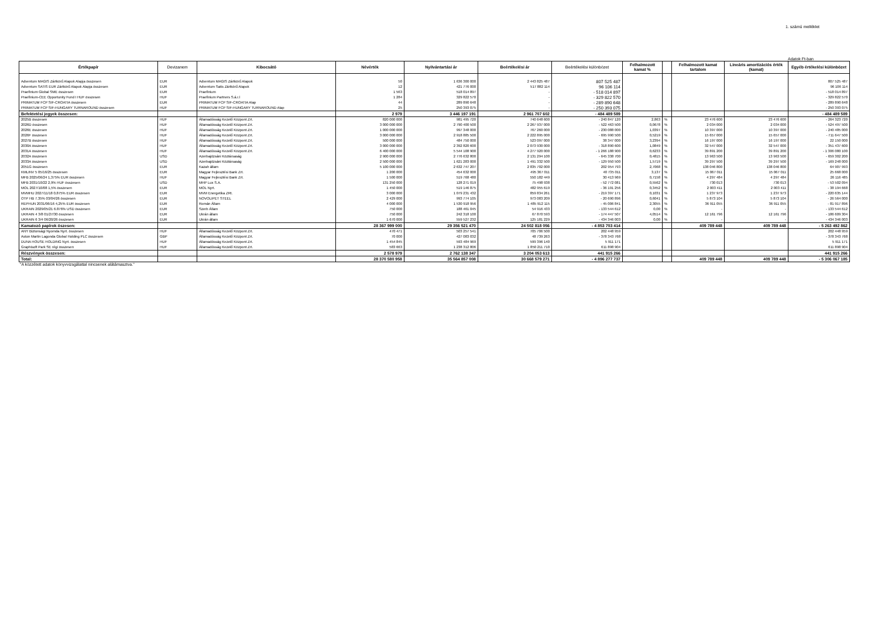1. számú melléklet
Adatok Ft-ban
| Értékpapír | Devizanem | Kibocsátó | Névérték | Nyilvántartási ár | Beértékelési ár | Beértékelési különbözet | Felhalmozott kamat % | | Felhalmozott kamat tartalom | Lineáris amortizációs érték (kamat) | Egyéb értékelési különbözet |
| --- | --- | --- | --- | --- | --- | --- | --- | --- | --- | --- | --- |
| Adventum MAGIS Zártkörű Alapok Alapja összesen | EUR | Adventum MAGIS Zártkörű Alapok | 50 | 1 636 300 000 | 2 443 825 487 | 807 525 487 | | | | | 807 525 487 |
| Adventum SATIS EUR Zártkörű Alapok Alapja összesen | EUR | Adventum Satis Zártkörű Alapok | 12 | 421 776 000 | 517 882 114 | 96 106 114 | | | | | 96 106 114 |
| Praefinium Global SME összesen | EUR | Praefinium | 1 563 | 518 014 897 | - | - 518 014 897 | | | | | - 518 014 897 |
| Praefinium-CEE Opportunity Fund I HUF összesen | HUF | Praefinium Partners S.á.r.l | 1 284 | 329 822 570 | - | - 329 822 570 | | | | | - 329 822 570 |
| PRIMATUM FCP SIF-CROATIA összesen | EUR | PRIMATUM FCP SIF-CROATIA Alap | 44 | 289 890 648 | - | - 289 890 648 | | | | | - 289 890 648 |
| PRIMATUM FCP SIF-HUNGARY TURNAROUND összesen | HUF | PRIMATUM FCP SIF-HUNGARY TURNAROUND Alap | 25 | 250 393 075 | - | - 250 393 075 | | | | | - 250 393 075 |
| Befektetési jegyek összesen: | | | 2 979 | 3 446 197 191 | 2 961 707 602 | - 484 489 589 | | | | | - 484 489 589 |
| 2025B összesen | HUF | Államadósság Kezelő Központ Zrt. | 820 000 000 | 981 495 720 | 740 648 600 | - 240 847 120 | 2,863 | % | 23 476 600 | 23 476 600 | - 264 323 720 |
| 2026D összesen | HUF | Államadósság Kezelő Központ Zrt. | 3 000 000 000 | 2 790 400 500 | 2 267 937 000 | - 522 463 500 | 0,0678 | % | 2 034 000 | 2 034 000 | - 524 497 500 |
| 2026E összesen | HUF | Államadósság Kezelő Központ Zrt. | 1 000 000 000 | 997 348 000 | 767 260 000 | - 230 088 000 | 1,0397 | % | 10 397 000 | 10 397 000 | - 240 485 000 |
| 2026F összesen | HUF | Államadósság Kezelő Központ Zrt. | 3 000 000 000 | 2 918 885 500 | 2 222 895 000 | - 695 990 500 | 0,5219 | % | 15 657 000 | 15 657 000 | - 711 647 500 |
| 2027B összesen | HUF | Államadósság Kezelő Központ Zrt. | 500 000 000 | 484 750 000 | 523 097 000 | 38 347 000 | 3,2394 | % | 16 197 000 | 16 197 000 | 22 150 000 |
| 2030A összesen | HUF | Államadósság Kezelő Központ Zrt. | 3 000 000 000 | 2 392 820 600 | 2 073 930 000 | - 318 890 600 | 1,0849 | % | 32 547 000 | 32 547 000 | - 351 437 600 |
| 2031A összesen | HUF | Államadósság Kezelő Központ Zrt. | 6 400 000 000 | 5 544 108 900 | 4 277 920 000 | - 1 266 188 900 | 0,6233 | % | 39 891 200 | 39 891 200 | - 1 306 080 100 |
| 2032A összesen | USD | Azerbajdzsáni Köztársaság | 2 900 000 000 | 2 776 632 800 | 2 131 294 100 | - 645 338 700 | 0,4815 | % | 13 963 500 | 13 963 500 | - 659 302 200 |
| 2033A összesen | USD | Azerbajdzsáni Köztársaság | 2 500 000 000 | 1 621 283 000 | 1 491 332 500 | - 129 950 500 | 1,5719 | % | 39 297 500 | 39 297 500 | - 169 248 000 |
| 2051G összesen | EUR | Kazah állam | 5 100 000 000 | 2 632 747 207 | 2 835 702 000 | 202 954 793 | 2,7068 | % | 138 046 800 | 138 046 800 | 64 907 993 |
| KMLINV 5 05/16/25 összesen | EUR | Magyar Fejlesztési Bank Zrt. | 1 200 000 | 454 632 000 | 495 367 011 | 40 735 011 | 3,137 | % | 15 067 011 | 15 067 011 | 25 668 000 |
| MFB 2025/06/24 1,375% EUR összesen | HUF | Magyar Fejlesztési Bank Zrt. | 1 500 000 | 519 768 480 | 550 182 449 | 30 413 969 | 0,7158 | % | 4 297 484 | 4 297 484 | 26 116 485 |
| MFB 2031/10/22 2,9% HUF összesen | USD | MHP Lux S.A. | 131 250 000 | 128 271 019 | 75 498 938 | - 52 772 081 | 0,5562 | % | 730 013 | 730 013 | - 53 502 094 |
| MOL 2027/10/08 1,5% összesen | EUR | MOL Nyrt. | 1 450 000 | 519 146 875 | 482 955 619 | - 36 191 256 | 0,3452 | % | 2 003 411 | 2 003 411 | - 38 194 668 |
| MVMHU 2027/11/18 0,875% EUR összesen | EUR | MVM Energetika ZRt. | 3 000 000 | 1 079 231 432 | 859 834 261 | - 219 397 171 | 0,1031 | % | 1 237 973 | 1 237 973 | - 220 635 144 |
| OTP HB 7.35% 03/04/26 összesen | EUR | NOVOLIPET STEEL | 2 429 000 | 993 774 105 | 973 083 209 | - 20 690 896 | 0,6041 | % | 5 873 104 | 5 873 104 | - 26 564 000 |
| REPHUN 2031/06/16 4,25% EUR összesen | EUR | Román Állam | 4 000 000 | 1 530 918 956 | 1 485 912 115 | - 45 006 841 | 2,3055 | % | 36 911 055 | 36 911 055 | - 81 917 896 |
| UKRAIN 2029/05/21 6.876% USD összesen | EUR | Szerb Állam | 750 000 | 188 461 045 | 54 916 433 | - 133 544 612 | 0,00 | % | - | - | - 133 544 612 |
| UKRAIN 4 3/8 01/27/30 összesen | EUR | Ukrán állam | 750 000 | 242 318 100 | 67 870 593 | - 174 447 507 | 4,0514 | % | 12 161 796 | 12 161 796 | - 186 609 304 |
| UKRAIN 6 3/4 06/20/26 összesen | EUR | Ukrán állam | 1 670 000 | 559 527 232 | 125 181 229 | - 434 346 003 | 0,00 | % | - | - | - 434 346 003 |
| Kamatozó papírok öszesen: | | | 28 367 999 000 | 29 356 521 470 | 24 502 818 056 | - 4 853 703 414 | | | 409 789 448 | 409 789 448 | - 5 263 492 862 |
| ANY Biztonsági Nyomda Nyrt. összesen | HUF | Államadósság Kezelő Központ Zrt. | 470 471 | 503 257 541 | 705 706 500 | 202 448 959 | | | | | 202 448 959 |
| Aston Martin Lagonda Global Holding PLC összesen | GBP | Államadósság Kezelő Központ Zrt. | 70 000 | 427 083 032 | 48 739 263 | - 378 343 768 | | | | | - 378 343 768 |
| DUNA HOUSE HOLDING Nyrt. összesen | HUF | Államadósság Kezelő Központ Zrt. | 1 454 845 | 593 484 969 | 599 396 140 | 5 911 171 | | | | | 5 911 171 |
| Graphisoft Park SE régi összesen | HUF | Államadósság Kezelő Központ Zrt. | 583 663 | 1 238 312 806 | 1 850 211 710 | 611 898 904 | | | | | 611 898 904 |
| Részvények összesen: | | | 2 578 979 | 2 762 138 347 | 3 204 053 613 | 441 915 266 | | | | | 441 915 266 |
| Total: | | | 28 370 580 958 | 35 564 857 008 | 30 668 579 271 | - 4 896 277 737 | | | 409 789 448 | 409 789 448 | - 5 306 067 185 |
"A közzétett adatok könyvvizsgálattal nincsenek alátámasztva."